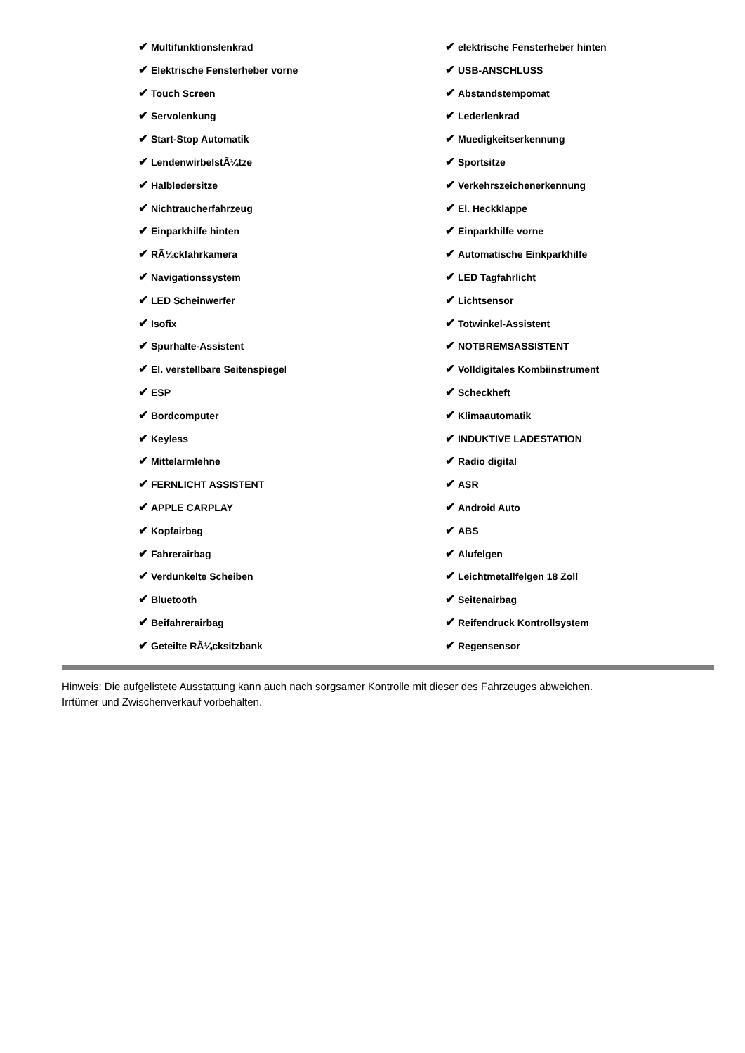✔ Multifunktionslenkrad
✔ Elektrische Fensterheber vorne
✔ Touch Screen
✔ Servolenkung
✔ Start-Stop Automatik
✔ LendenwirbelstÃ¼tze
✔ Halbledersitze
✔ Nichtraucherfahrzeug
✔ Einparkhilfe hinten
✔ RÃ¼ckfahrkamera
✔ Navigationssystem
✔ LED Scheinwerfer
✔ Isofix
✔ Spurhalte-Assistent
✔ El. verstellbare Seitenspiegel
✔ ESP
✔ Bordcomputer
✔ Keyless
✔ Mittelarmlehne
✔ FERNLICHT ASSISTENT
✔ APPLE CARPLAY
✔ Kopfairbag
✔ Fahrerairbag
✔ Verdunkelte Scheiben
✔ Bluetooth
✔ Beifahrerairbag
✔ Geteilte RÃ¼cksitzbank
✔ elektrische Fensterheber hinten
✔ USB-ANSCHLUSS
✔ Abstandstempomat
✔ Lederlenkrad
✔ Muedigkeitserkennung
✔ Sportsitze
✔ Verkehrszeichenerkennung
✔ El. Heckklappe
✔ Einparkhilfe vorne
✔ Automatische Einkparkhilfe
✔ LED Tagfahrlicht
✔ Lichtsensor
✔ Totwinkel-Assistent
✔ NOTBREMSASSISTENT
✔ Volldigitales Kombiinstrument
✔ Scheckheft
✔ Klimaautomatik
✔ INDUKTIVE LADESTATION
✔ Radio digital
✔ ASR
✔ Android Auto
✔ ABS
✔ Alufelgen
✔ Leichtmetallfelgen 18 Zoll
✔ Seitenairbag
✔ Reifendruck Kontrollsystem
✔ Regensensor
Hinweis: Die aufgelistete Ausstattung kann auch nach sorgsamer Kontrolle mit dieser des Fahrzeuges abweichen. Irrtümer und Zwischenverkauf vorbehalten.